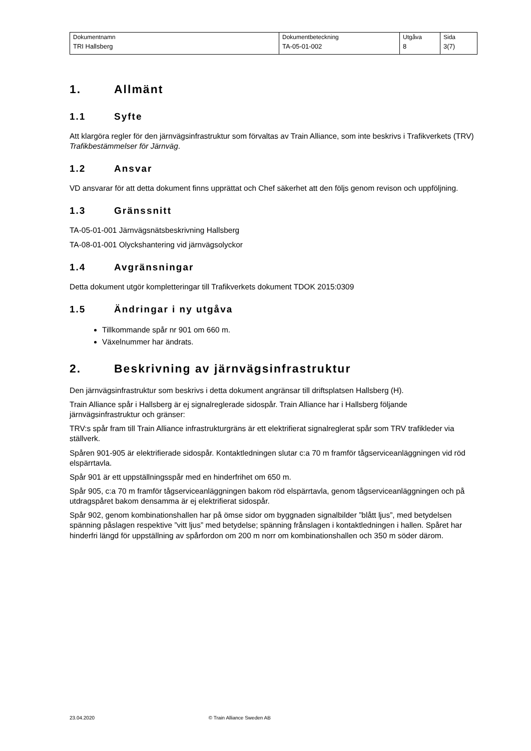| Dokumentnamn | Dokumentbeteckning | Utgåva | Sida |
| TRI Hallsberg | TA-05-01-002 | 8 | 3(7) |
1. Allmänt
1.1 Syfte
Att klargöra regler för den järnvägsinfrastruktur som förvaltas av Train Alliance, som inte beskrivs i Trafikverkets (TRV) Trafikbestämmelser för Järnväg.
1.2 Ansvar
VD ansvarar för att detta dokument finns upprättat och Chef säkerhet att den följs genom revison och uppföljning.
1.3 Gränssnitt
TA-05-01-001 Järnvägsnätsbeskrivning Hallsberg
TA-08-01-001 Olyckshantering vid järnvägsolyckor
1.4 Avgränsningar
Detta dokument utgör kompletteringar till Trafikverkets dokument TDOK 2015:0309
1.5 Ändringar i ny utgåva
Tillkommande spår nr 901 om 660 m.
Växelnummer har ändrats.
2. Beskrivning av järnvägsinfrastruktur
Den järnvägsinfrastruktur som beskrivs i detta dokument angränsar till driftsplatsen Hallsberg (H).
Train Alliance spår i Hallsberg är ej signalreglerade sidospår. Train Alliance har i Hallsberg följande järnvägsinfrastruktur och gränser:
TRV:s spår fram till Train Alliance infrastrukturgräns är ett elektrifierat signalreglerat spår som TRV trafikleder via ställverk.
Spåren 901-905 är elektrifierade sidospår. Kontaktledningen slutar c:a 70 m framför tågserviceanläggningen vid röd elspärrtavla.
Spår 901 är ett uppställningsspår med en hinderfrihet om 650 m.
Spår 905, c:a 70 m framför tågserviceanläggningen bakom röd elspärrtavla, genom tågserviceanläggningen och på utdragspåret bakom densamma är ej elektrifierat sidospår.
Spår 902, genom kombinationshallen har på ömse sidor om byggnaden signalbilder ”blått ljus”, med betydelsen spänning påslagen respektive ”vitt ljus” med betydelse; spänning frånslagen i kontaktledningen i hallen. Spåret har hinderfri längd för uppställning av spårfordon om 200 m norr om kombinationshallen och 350 m söder därom.
23.04.2020 © Train Alliance Sweden AB